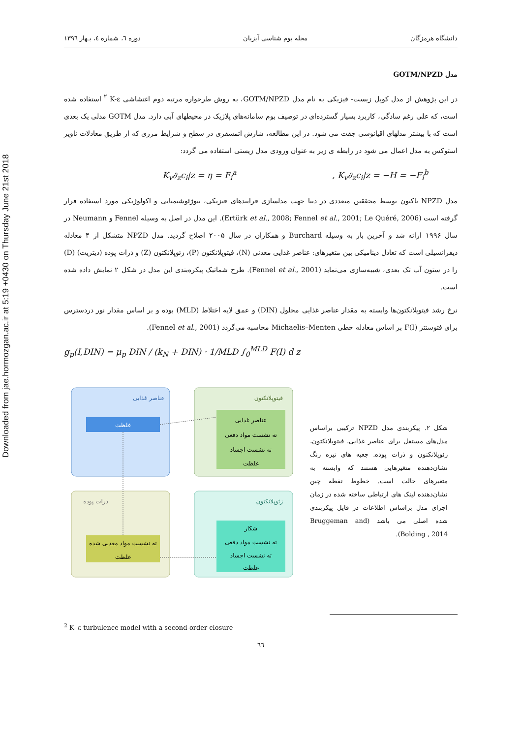Downloaded from jae.hormozgan.ac.ir at 5:19 +0430 on Thursday June 21st 2018
دانشگاه هرمزگان مجله بوم شناسی آبزیان دوره ٦، شماره ٤، بـهار ١٣٩٦
مدل GOTM/NPZD
در این پژوهش از مدل کوپل زیست- فیزیکی به نام مدل GOTM/NPZD، به روش طرحواره مرتبه دوم اغتشاشی K-ε <sup>٢</sup> استفاده شده است، که علی رغم سادگی، کاربرد بسیار گسترده‌ای در توصیف بوم سامانه‌های پلاژیک در محیطهای آبی دارد. مدل GOTM مدلی یک بعدی است که با بیشتر مدلهای اقیانوسی جفت می شود. در این مطالعه، شارش اتمسفری در سطح و شرایط مرزی که از طریق معادلات ناویر استوکس به مدل اعمال می شود در رابطه ی زیر به عنوان ورودی مدل زیستی استفاده می گردد:
K<sub>v</sub>∂<sub>z</sub>c<sub>i</sub>|z = η = F<sub>i</sub><sup>a</sup> , K<sub>v</sub>∂<sub>z</sub>c<sub>i</sub>|z = −H = −F<sub>i</sub><sup>b</sup>
مدل NPZD تاکنون توسط محققین متعددی در دنیا جهت مدلسازی فرایندهای فیزیکی، بیوژئوشیمیایی و اکولوژیکی مورد استفاده قرار گرفته است (Ertürk et al., 2008; Fennel et al., 2001; Le Quéré, 2006). این مدل در اصل به وسیله Fennel و Neumann در سال ۱۹۹۶ ارائه شد و آخرین بار به وسیله Burchard و همکاران در سال ۲۰۰۵ اصلاح گردید. مدل NPZD متشکل از ۴ معادله دیفرانسیلی است که تعادل دینامیکی بین متغیرهای: عناصر غذایی معدنی (N)، فیتوپلانکتون (P)، زئوپلانکتون (Z) و ذرات پوده (دیتریت) (D) را در ستون آب تک بعدی، شبیه‌سازی می‌نماید (Fennel et al., 2001). طرح شماتیک پیکره‌بندی این مدل در شکل ۲ نمایش داده شده است.
نرخ رشد فیتوپلانکتون‌ها وابسته به مقدار عناصر غذایی محلول (DIN) و عمق لایه اختلاط (MLD) بوده و بر اساس مقدار نور دردسترس برای فتوسنتز F(I) بر اساس معادله خطی Michaelis–Menten محاسبه می‌گردد (Fennel et al., 2001).
g<sub>p</sub>(I,DIN) = μ<sub>p</sub> DIN / (k<sub>N</sub> + DIN) · 1/MLD ∫<sub>0</sub><sup>MLD</sup> F(I) d z
عناصر غذایی
فیتوپلانکتون
ذرات پوده
زئوپلانکتون
غلظت
عناصر غذایی
ته نشست مواد دفعی
ته نشست اجساد
غلظت
ته نشست مواد معدنی شده
غلظت
شکار
ته نشست مواد دفعی
ته نشست اجساد
غلظت
شکل ۲. پیکربندی مدل NPZD ترکیبی براساس مدل‌های مستقل برای عناصر غذایی، فیتوپلانکتون، زئوپلانکتون و ذرات پوده. جعبه های تیره رنگ نشان‌دهنده متغیرهایی هستند که وابسته به متغیرهای حالت است. خطوط نقطه چین نشان‌دهنده لینک های ارتباطی ساخته شده در زمان اجرای مدل براساس اطلاعات در فایل پیکربندی شده اصلی می باشد (Bruggeman and Bolding , 2014).
<sup>2</sup> K- ε turbulence model with a second-order closure
٦٦